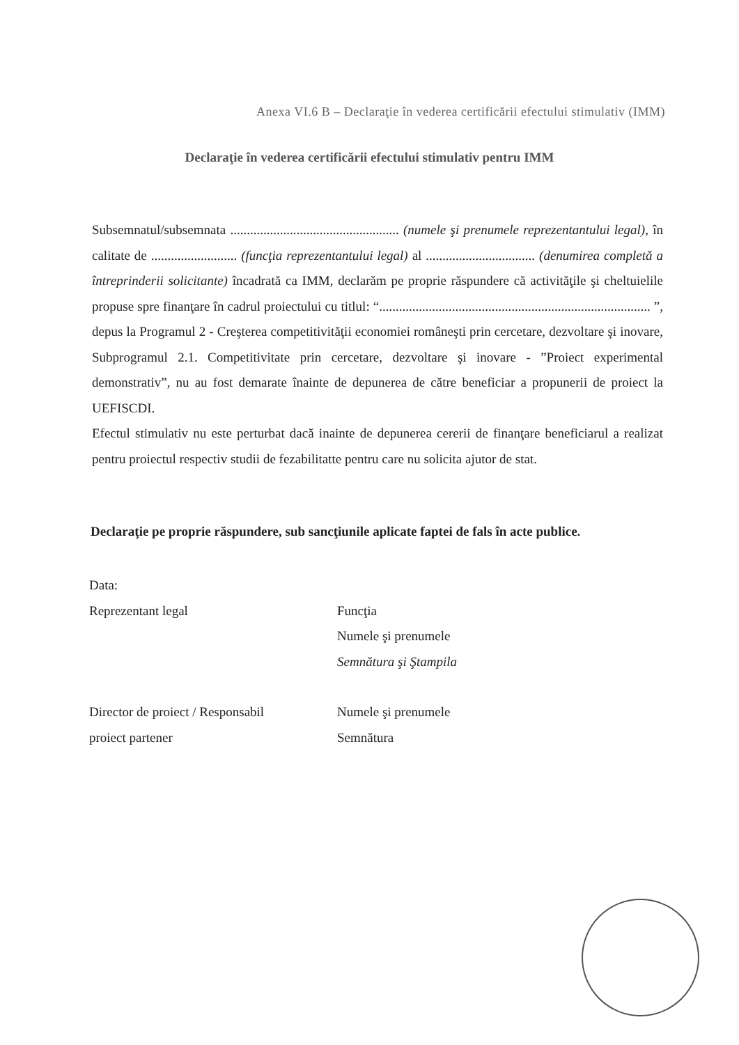Anexa VI.6 B – Declaraţie în vederea certificării efectului stimulativ (IMM)
Declaraţie în vederea certificării efectului stimulativ pentru IMM
Subsemnatul/subsemnata ................................................... (numele şi prenumele reprezentantului legal), în calitate de .......................... (funcţia reprezentantului legal) al ................................. (denumirea completă a întreprinderii solicitante) încadrată ca IMM, declarăm pe proprie răspundere că activităţile şi cheltuielile propuse spre finanţare în cadrul proiectului cu titlul: “.................................................................................. ”, depus la Programul 2 - Creşterea competitivităţii economiei româneşti prin cercetare, dezvoltare şi inovare, Subprogramul 2.1. Competitivitate prin cercetare, dezvoltare şi inovare - ”Proiect experimental demonstrativ”, nu au fost demarate înainte de depunerea de către beneficiar a propunerii de proiect la UEFISCDI.
Efectul stimulativ nu este perturbat dacă inainte de depunerea cererii de finanţare beneficiarul a realizat pentru proiectul respectiv studii de fezabilitatte pentru care nu solicita ajutor de stat.
Declaraţie pe proprie răspundere, sub sancţiunile aplicate faptei de fals în acte publice.
Data:
Reprezentant legal Funcţia
Numele şi prenumele
Semnătura şi Ştampila
Director de proiect / Responsabil
proiect partener
Numele şi prenumele
Semnătura